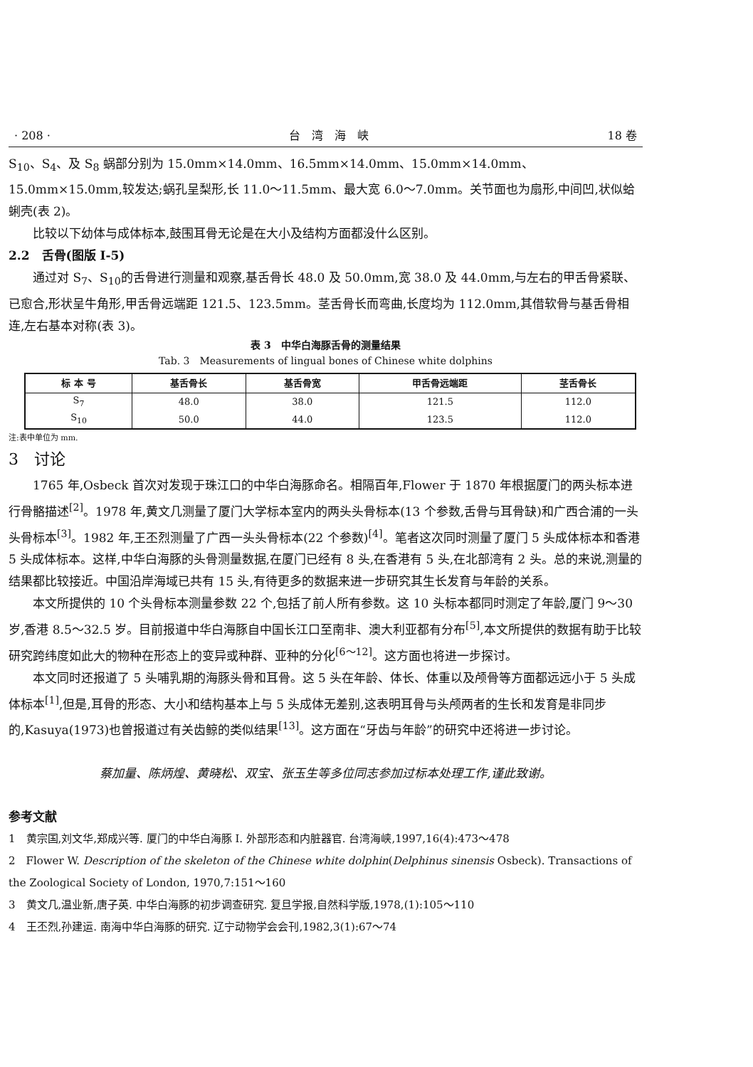· 208 · 台　湾　海　峡 18 卷
S<sub>10</sub>、S<sub>4</sub>、及 S<sub>8</sub> 蜗部分别为 15.0mm×14.0mm、16.5mm×14.0mm、15.0mm×14.0mm、15.0mm×15.0mm,较发达;蜗孔呈梨形,长 11.0～11.5mm、最大宽 6.0～7.0mm。关节面也为扇形,中间凹,状似蛤蜊壳(表 2)。
比较以下幼体与成体标本,鼓围耳骨无论是在大小及结构方面都没什么区别。
2.2　舌骨(图版 I-5)
通过对 S<sub>7</sub>、S<sub>10</sub>的舌骨进行测量和观察,基舌骨长 48.0 及 50.0mm,宽 38.0 及 44.0mm,与左右的甲舌骨紧联、已愈合,形状呈牛角形,甲舌骨远端距 121.5、123.5mm。茎舌骨长而弯曲,长度均为 112.0mm,其借软骨与基舌骨相连,左右基本对称(表 3)。
表 3　中华白海豚舌骨的测量结果
Tab. 3　Measurements of lingual bones of Chinese white dolphins
| 标 本 号 | 基舌骨长 | 基舌骨宽 | 甲舌骨远端距 | 茎舌骨长 |
| --- | --- | --- | --- | --- |
| S<sub>7</sub> | 48.0 | 38.0 | 121.5 | 112.0 |
| S<sub>10</sub> | 50.0 | 44.0 | 123.5 | 112.0 |
注:表中单位为 mm.
3　讨论
1765 年,Osbeck 首次对发现于珠江口的中华白海豚命名。相隔百年,Flower 于 1870 年根据厦门的两头标本进行骨骼描述<sup>[2]</sup>。1978 年,黄文几测量了厦门大学标本室内的两头头骨标本(13 个参数,舌骨与耳骨缺)和广西合浦的一头头骨标本<sup>[3]</sup>。1982 年,王丕烈测量了广西一头头骨标本(22 个参数)<sup>[4]</sup>。笔者这次同时测量了厦门 5 头成体标本和香港 5 头成体标本。这样,中华白海豚的头骨测量数据,在厦门已经有 8 头,在香港有 5 头,在北部湾有 2 头。总的来说,测量的结果都比较接近。中国沿岸海域已共有 15 头,有待更多的数据来进一步研究其生长发育与年龄的关系。
本文所提供的 10 个头骨标本测量参数 22 个,包括了前人所有参数。这 10 头标本都同时测定了年龄,厦门 9～30 岁,香港 8.5～32.5 岁。目前报道中华白海豚自中国长江口至南非、澳大利亚都有分布<sup>[5]</sup>,本文所提供的数据有助于比较研究跨纬度如此大的物种在形态上的变异或种群、亚种的分化<sup>[6～12]</sup>。这方面也将进一步探讨。
本文同时还报道了 5 头哺乳期的海豚头骨和耳骨。这 5 头在年龄、体长、体重以及颅骨等方面都远远小于 5 头成体标本<sup>[1]</sup>,但是,耳骨的形态、大小和结构基本上与 5 头成体无差别,这表明耳骨与头颅两者的生长和发育是非同步的,Kasuya(1973)也曾报道过有关齿鲸的类似结果<sup>[13]</sup>。这方面在“牙齿与年龄”的研究中还将进一步讨论。
蔡加量、陈炳煌、黄晓松、双宝、张玉生等多位同志参加过标本处理工作,谨此致谢。
参考文献
1　黄宗国,刘文华,郑成兴等. 厦门的中华白海豚 I. 外部形态和内脏器官. 台湾海峡,1997,16(4):473～478
2　Flower W. Description of the skeleton of the Chinese white dolphin(Delphinus sinensis Osbeck). Transactions of the Zoological Society of London, 1970,7:151～160
3　黄文几,温业新,唐子英. 中华白海豚的初步调查研究. 复旦学报,自然科学版,1978,(1):105～110
4　王丕烈,孙建运. 南海中华白海豚的研究. 辽宁动物学会会刊,1982,3(1):67～74